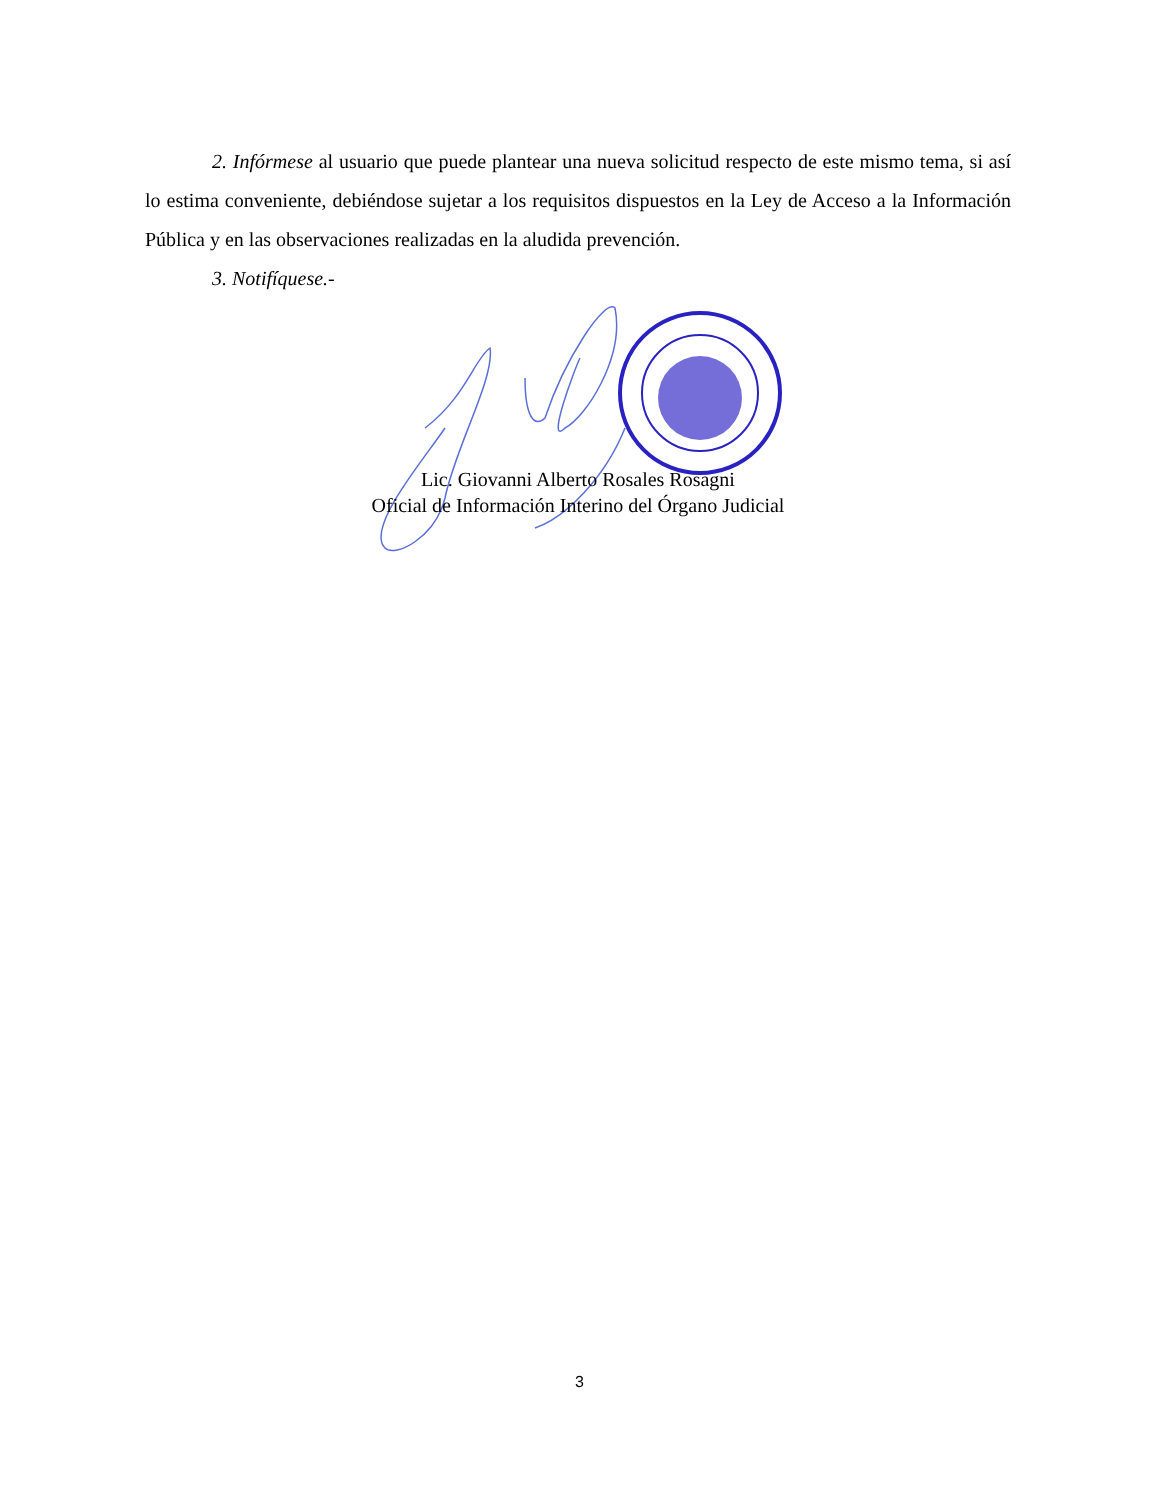2. Infórmese al usuario que puede plantear una nueva solicitud respecto de este mismo tema, si así lo estima conveniente, debiéndose sujetar a los requisitos dispuestos en la Ley de Acceso a la Información Pública y en las observaciones realizadas en la aludida prevención.
3. Notifíquese.-
Lic. Giovanni Alberto Rosales Rosagni
Oficial de Información Interino del Órgano Judicial
3